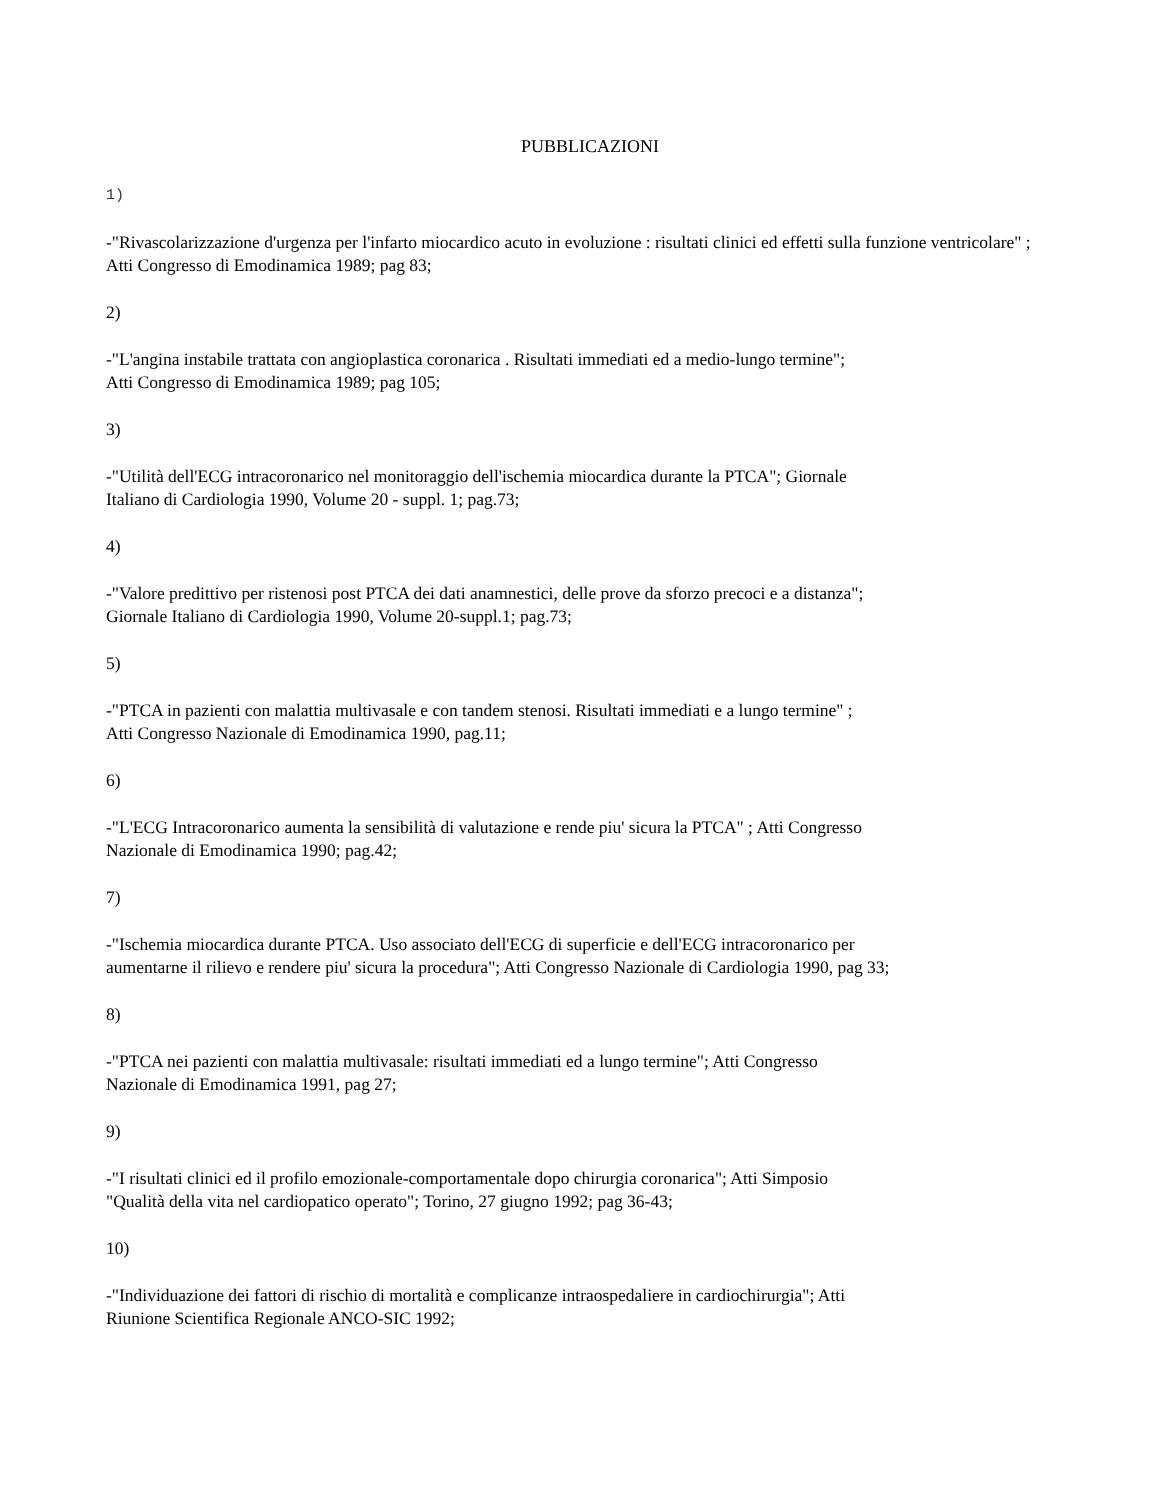PUBBLICAZIONI
1)
-"Rivascolarizzazione d'urgenza per l'infarto miocardico acuto in evoluzione : risultati clinici ed effetti sulla funzione ventricolare" ; Atti Congresso di Emodinamica 1989; pag 83;
2)
-"L'angina instabile trattata con angioplastica coronarica . Risultati immediati ed a medio-lungo termine";
Atti Congresso di Emodinamica 1989; pag 105;
3)
-"Utilità dell'ECG intracoronarico nel monitoraggio dell'ischemia miocardica durante la PTCA"; Giornale
Italiano di Cardiologia 1990, Volume 20 - suppl. 1; pag.73;
4)
-"Valore predittivo per ristenosi post PTCA dei dati anamnestici, delle prove da sforzo precoci e a distanza";
Giornale Italiano di Cardiologia 1990, Volume 20-suppl.1; pag.73;
5)
-"PTCA in pazienti con malattia multivasale e con tandem stenosi. Risultati immediati e a lungo termine" ;
Atti Congresso Nazionale di Emodinamica 1990, pag.11;
6)
-"L'ECG Intracoronarico aumenta la sensibilità di valutazione e rende piu' sicura la PTCA" ; Atti Congresso
Nazionale di Emodinamica 1990; pag.42;
7)
-"Ischemia miocardica durante PTCA. Uso associato dell'ECG di superficie e dell'ECG intracoronarico per
aumentarne il rilievo e rendere piu' sicura la procedura"; Atti Congresso Nazionale di Cardiologia 1990, pag 33;
8)
-"PTCA nei pazienti con malattia multivasale: risultati immediati ed a lungo termine"; Atti Congresso
Nazionale di Emodinamica 1991, pag 27;
9)
-"I risultati clinici ed il profilo emozionale-comportamentale dopo chirurgia coronarica"; Atti Simposio
"Qualità della vita nel cardiopatico operato"; Torino, 27 giugno 1992; pag 36-43;
10)
-"Individuazione dei fattori di rischio di mortalità e complicanze intraospedaliere in cardiochirurgia"; Atti
Riunione Scientifica Regionale ANCO-SIC 1992;